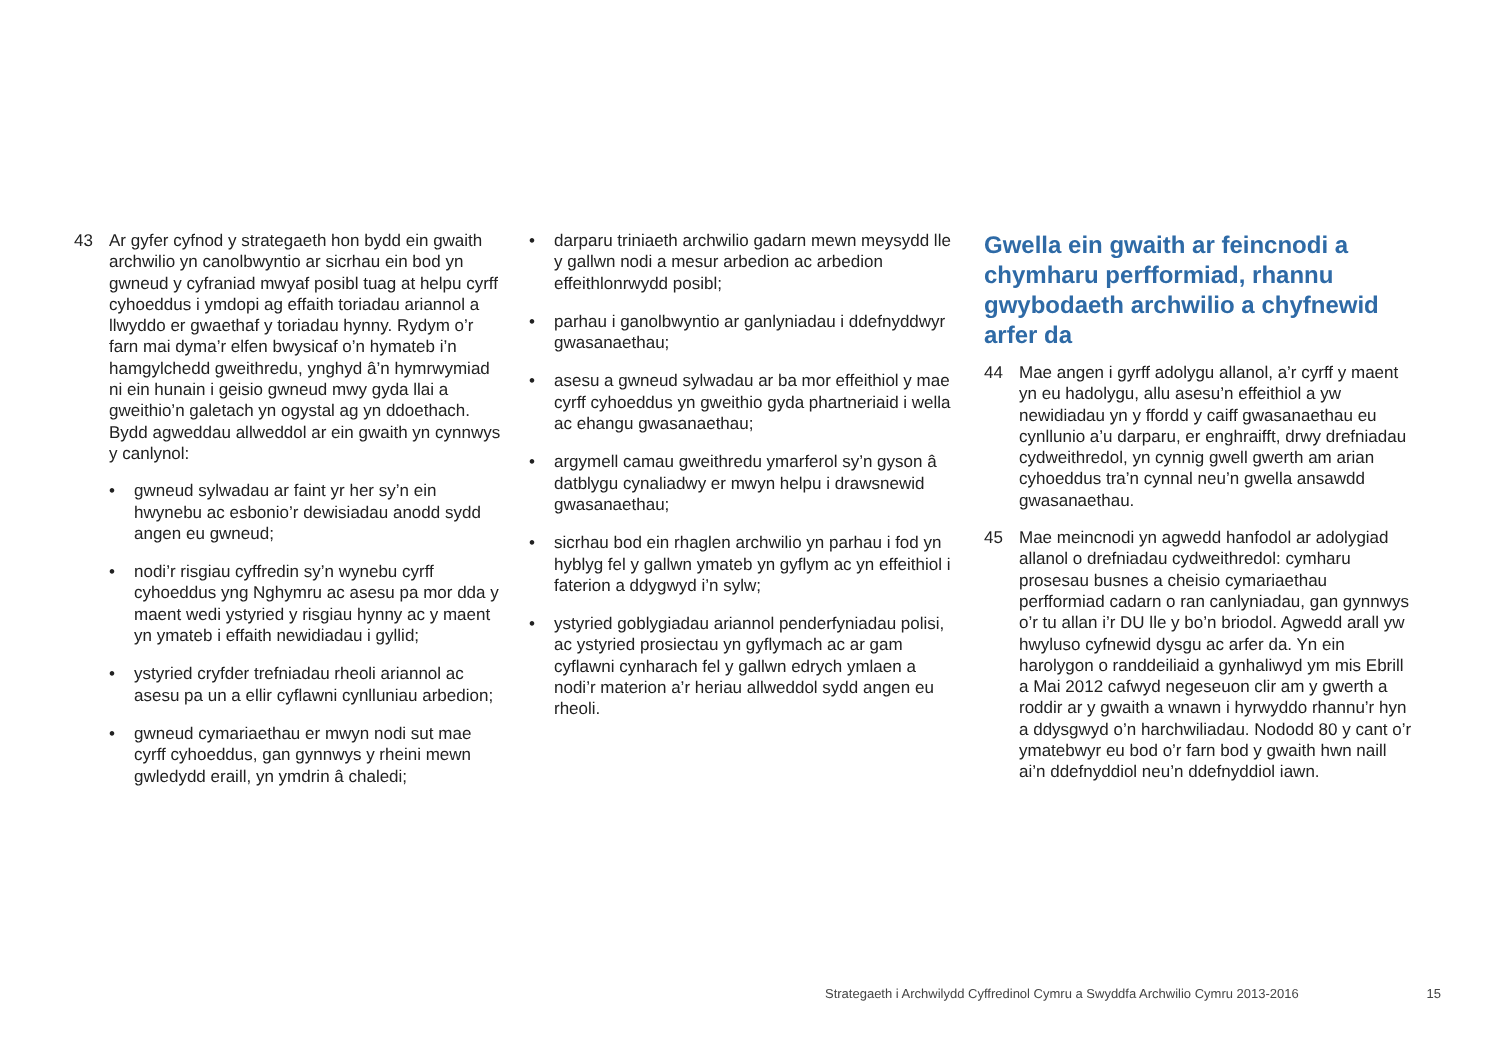43 Ar gyfer cyfnod y strategaeth hon bydd ein gwaith archwilio yn canolbwyntio ar sicrhau ein bod yn gwneud y cyfraniad mwyaf posibl tuag at helpu cyrff cyhoeddus i ymdopi ag effaith toriadau ariannol a llwyddo er gwaethaf y toriadau hynny. Rydym o’r farn mai dyma’r elfen bwysicaf o’n hymateb i’n hamgylchedd gweithredu, ynghyd â’n hymrwymiad ni ein hunain i geisio gwneud mwy gyda llai a gweithio’n galetach yn ogystal ag yn ddoethach. Bydd agweddau allweddol ar ein gwaith yn cynnwys y canlynol:
• gwneud sylwadau ar faint yr her sy’n ein hwynebu ac esbonio’r dewisiadau anodd sydd angen eu gwneud;
• nodi’r risgiau cyffredin sy’n wynebu cyrff cyhoeddus yng Nghymru ac asesu pa mor dda y maent wedi ystyried y risgiau hynny ac y maent yn ymateb i effaith newidiadau i gyllid;
• ystyried cryfder trefniadau rheoli ariannol ac asesu pa un a ellir cyflawni cynlluniau arbedion;
• gwneud cymariaethau er mwyn nodi sut mae cyrff cyhoeddus, gan gynnwys y rheini mewn gwledydd eraill, yn ymdrin â chaledi;
• darparu triniaeth archwilio gadarn mewn meysydd lle y gallwn nodi a mesur arbedion ac arbedion effeithlonrwydd posibl;
• parhau i ganolbwyntio ar ganlyniadau i ddefnyddwyr gwasanaethau;
• asesu a gwneud sylwadau ar ba mor effeithiol y mae cyrff cyhoeddus yn gweithio gyda phartneriaid i wella ac ehangu gwasanaethau;
• argymell camau gweithredu ymarferol sy’n gyson â datblygu cynaliadwy er mwyn helpu i drawsnewid gwasanaethau;
• sicrhau bod ein rhaglen archwilio yn parhau i fod yn hyblyg fel y gallwn ymateb yn gyflym ac yn effeithiol i faterion a ddygwyd i’n sylw;
• ystyried goblygiadau ariannol penderfyniadau polisi, ac ystyried prosiectau yn gyflymach ac ar gam cyflawni cynharach fel y gallwn edrych ymlaen a nodi’r materion a’r heriau allweddol sydd angen eu rheoli.
Gwella ein gwaith ar feincnodi a chymharu perfformiad, rhannu gwybodaeth archwilio a chyfnewid arfer da
44 Mae angen i gyrff adolygu allanol, a’r cyrff y maent yn eu hadolygu, allu asesu’n effeithiol a yw newidiadau yn y ffordd y caiff gwasanaethau eu cynllunio a’u darparu, er enghraifft, drwy drefniadau cydweithredol, yn cynnig gwell gwerth am arian cyhoeddus tra’n cynnal neu’n gwella ansawdd gwasanaethau.
45 Mae meincnodi yn agwedd hanfodol ar adolygiad allanol o drefniadau cydweithredol: cymharu prosesau busnes a cheisio cymariaethau perfformiad cadarn o ran canlyniadau, gan gynnwys o’r tu allan i’r DU lle y bo’n briodol. Agwedd arall yw hwyluso cyfnewid dysgu ac arfer da. Yn ein harolygon o randdeiliaid a gynhaliwyd ym mis Ebrill a Mai 2012 cafwyd negeseuon clir am y gwerth a roddir ar y gwaith a wnawn i hyrwyddo rhannu’r hyn a ddysgwyd o’n harchwiliadau. Nododd 80 y cant o’r ymatebwyr eu bod o’r farn bod y gwaith hwn naill ai’n ddefnyddiol neu’n ddefnyddiol iawn.
Strategaeth i Archwilydd Cyffredinol Cymru a Swyddfa Archwilio Cymru 2013-2016 15